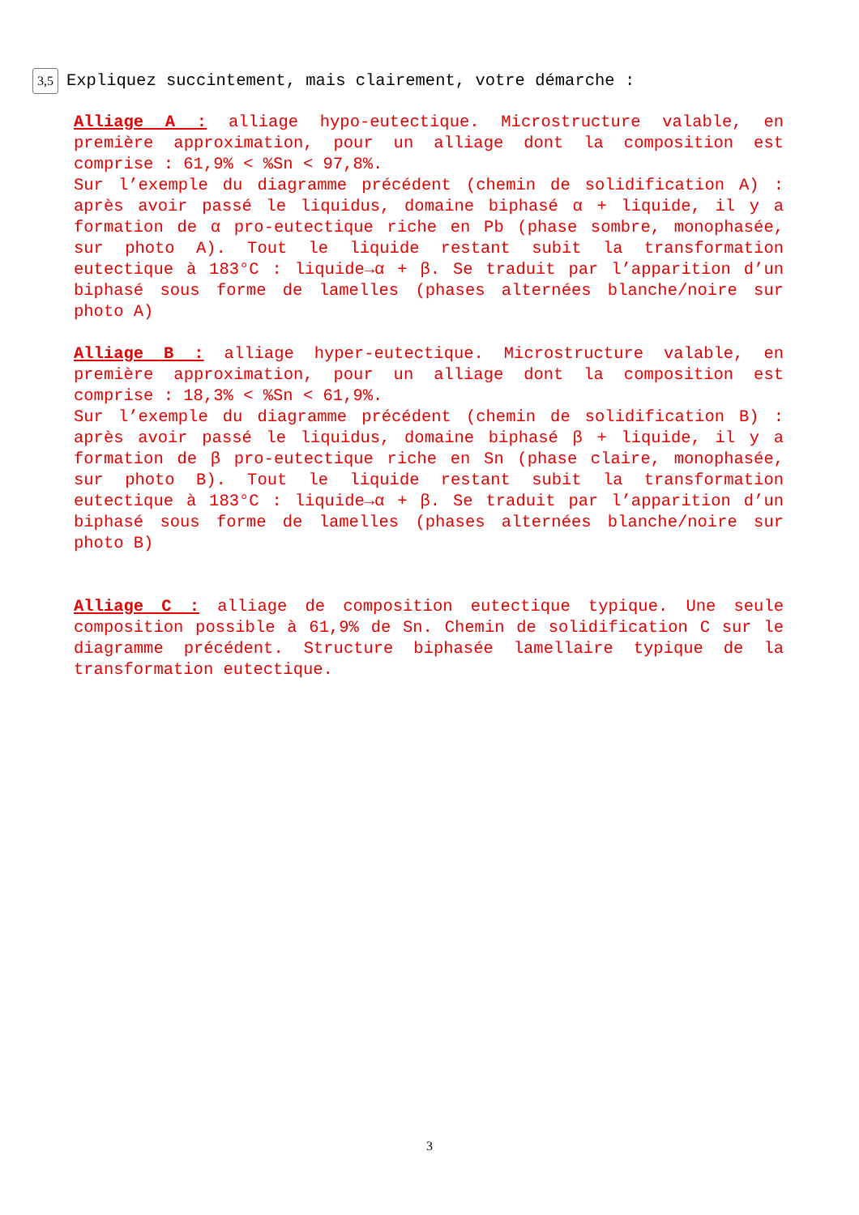3,5 Expliquez succintement, mais clairement, votre démarche :
Alliage A : alliage hypo-eutectique. Microstructure valable, en première approximation, pour un alliage dont la composition est comprise : 61,9% < %Sn < 97,8%.
Sur l’exemple du diagramme précédent (chemin de solidification A) : après avoir passé le liquidus, domaine biphasé α + liquide, il y a formation de α pro-eutectique riche en Pb (phase sombre, monophasée, sur photo A). Tout le liquide restant subit la transformation eutectique à 183°C : liquide→α + β. Se traduit par l’apparition d’un biphasé sous forme de lamelles (phases alternées blanche/noire sur photo A)
Alliage B : alliage hyper-eutectique. Microstructure valable, en première approximation, pour un alliage dont la composition est comprise : 18,3% < %Sn < 61,9%.
Sur l’exemple du diagramme précédent (chemin de solidification B) : après avoir passé le liquidus, domaine biphasé β + liquide, il y a formation de β pro-eutectique riche en Sn (phase claire, monophasée, sur photo B). Tout le liquide restant subit la transformation eutectique à 183°C : liquide→α + β. Se traduit par l’apparition d’un biphasé sous forme de lamelles (phases alternées blanche/noire sur photo B)
Alliage C : alliage de composition eutectique typique. Une seule composition possible à 61,9% de Sn. Chemin de solidification C sur le diagramme précédent. Structure biphasée lamellaire typique de la transformation eutectique.
3